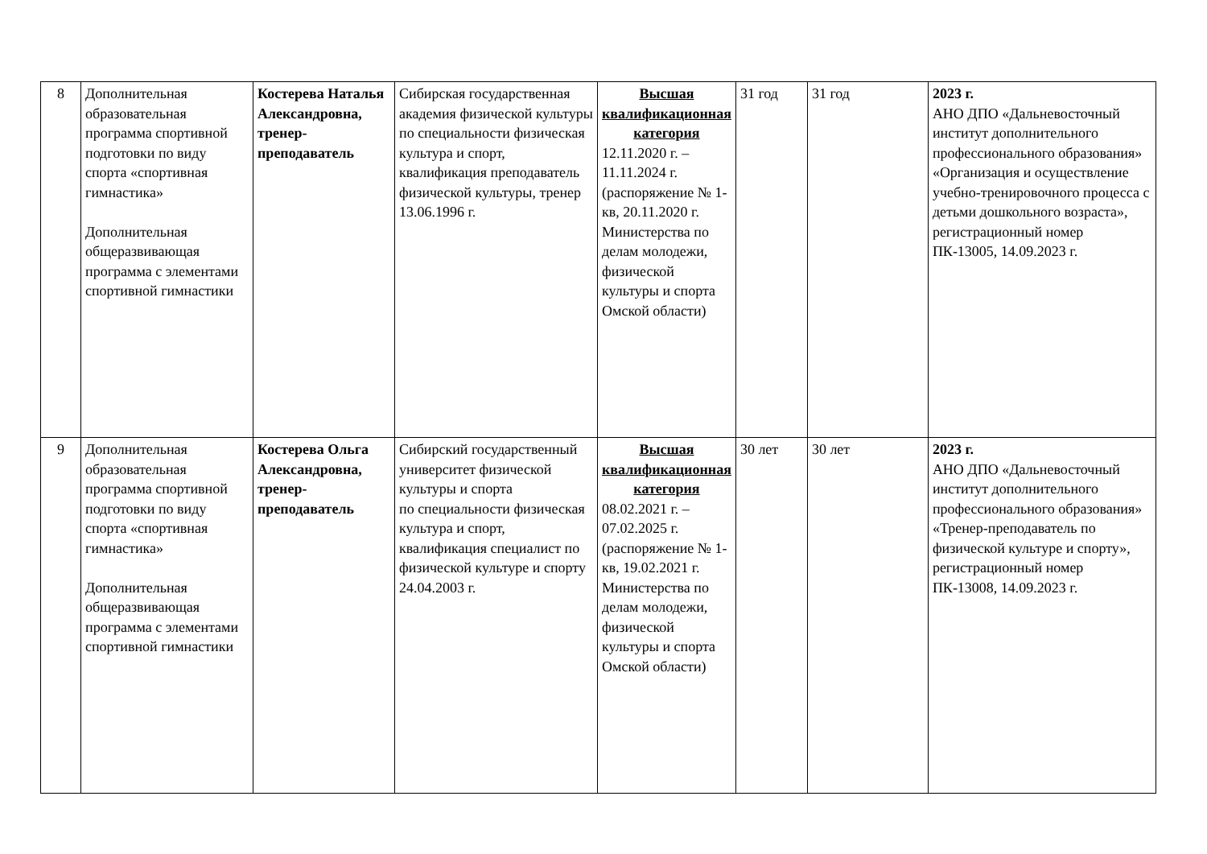| 8 | Дополнительная образовательная программа спортивной подготовки по виду спорта «спортивная гимнастика» Дополнительная общеразвивающая программа с элементами спортивной гимнастики | Костерева Наталья Александровна, тренер-преподаватель | Сибирская государственная академия физической культуры по специальности физическая культура и спорт, квалификация преподаватель физической культуры, тренер 13.06.1996 г. | Высшая квалификационная категория 12.11.2020 г. – 11.11.2024 г. (распоряжение № 1-кв, 20.11.2020 г. Министерства по делам молодежи, физической культуры и спорта Омской области) | 31 год | 31 год | 2023 г. АНО ДПО «Дальневосточный институт дополнительного профессионального образования» «Организация и осуществление учебно-тренировочного процесса с детьми дошкольного возраста», регистрационный номер ПК-13005, 14.09.2023 г. |
| 9 | Дополнительная образовательная программа спортивной подготовки по виду спорта «спортивная гимнастика» Дополнительная общеразвивающая программа с элементами спортивной гимнастики | Костерева Ольга Александровна, тренер-преподаватель | Сибирский государственный университет физической культуры и спорта по специальности физическая культура и спорт, квалификация специалист по физической культуре и спорту 24.04.2003 г. | Высшая квалификационная категория 08.02.2021 г. – 07.02.2025 г. (распоряжение № 1-кв, 19.02.2021 г. Министерства по делам молодежи, физической культуры и спорта Омской области) | 30 лет | 30 лет | 2023 г. АНО ДПО «Дальневосточный институт дополнительного профессионального образования» «Тренер-преподаватель по физической культуре и спорту», регистрационный номер ПК-13008, 14.09.2023 г. |